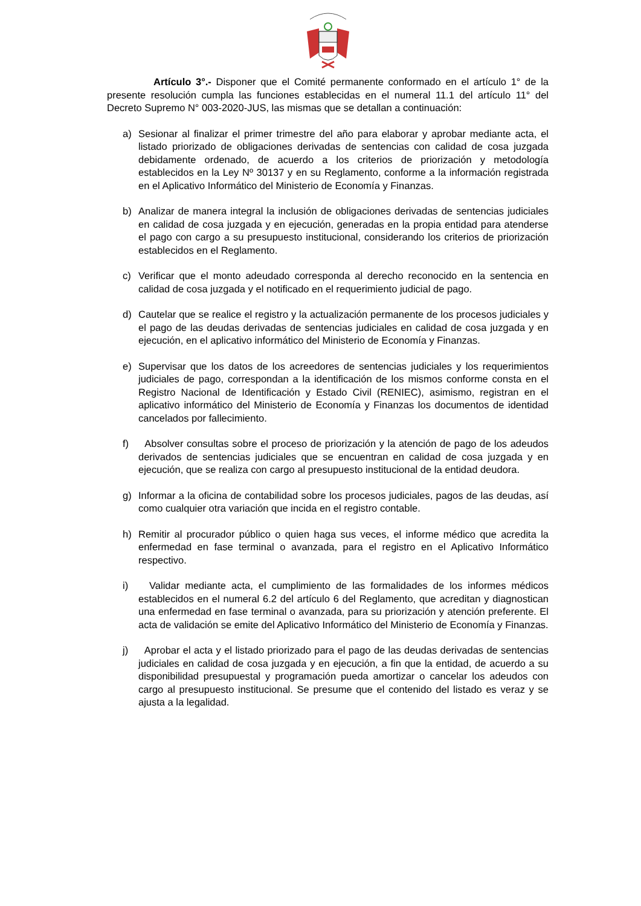Artículo 3°.- Disponer que el Comité permanente conformado en el artículo 1° de la presente resolución cumpla las funciones establecidas en el numeral 11.1 del artículo 11° del Decreto Supremo N° 003-2020-JUS, las mismas que se detallan a continuación:
a) Sesionar al finalizar el primer trimestre del año para elaborar y aprobar mediante acta, el listado priorizado de obligaciones derivadas de sentencias con calidad de cosa juzgada debidamente ordenado, de acuerdo a los criterios de priorización y metodología establecidos en la Ley Nº 30137 y en su Reglamento, conforme a la información registrada en el Aplicativo Informático del Ministerio de Economía y Finanzas.
b) Analizar de manera integral la inclusión de obligaciones derivadas de sentencias judiciales en calidad de cosa juzgada y en ejecución, generadas en la propia entidad para atenderse el pago con cargo a su presupuesto institucional, considerando los criterios de priorización establecidos en el Reglamento.
c) Verificar que el monto adeudado corresponda al derecho reconocido en la sentencia en calidad de cosa juzgada y el notificado en el requerimiento judicial de pago.
d) Cautelar que se realice el registro y la actualización permanente de los procesos judiciales y el pago de las deudas derivadas de sentencias judiciales en calidad de cosa juzgada y en ejecución, en el aplicativo informático del Ministerio de Economía y Finanzas.
e) Supervisar que los datos de los acreedores de sentencias judiciales y los requerimientos judiciales de pago, correspondan a la identificación de los mismos conforme consta en el Registro Nacional de Identificación y Estado Civil (RENIEC), asimismo, registran en el aplicativo informático del Ministerio de Economía y Finanzas los documentos de identidad cancelados por fallecimiento.
f) Absolver consultas sobre el proceso de priorización y la atención de pago de los adeudos derivados de sentencias judiciales que se encuentran en calidad de cosa juzgada y en ejecución, que se realiza con cargo al presupuesto institucional de la entidad deudora.
g) Informar a la oficina de contabilidad sobre los procesos judiciales, pagos de las deudas, así como cualquier otra variación que incida en el registro contable.
h) Remitir al procurador público o quien haga sus veces, el informe médico que acredita la enfermedad en fase terminal o avanzada, para el registro en el Aplicativo Informático respectivo.
i) Validar mediante acta, el cumplimiento de las formalidades de los informes médicos establecidos en el numeral 6.2 del artículo 6 del Reglamento, que acreditan y diagnostican una enfermedad en fase terminal o avanzada, para su priorización y atención preferente. El acta de validación se emite del Aplicativo Informático del Ministerio de Economía y Finanzas.
j) Aprobar el acta y el listado priorizado para el pago de las deudas derivadas de sentencias judiciales en calidad de cosa juzgada y en ejecución, a fin que la entidad, de acuerdo a su disponibilidad presupuestal y programación pueda amortizar o cancelar los adeudos con cargo al presupuesto institucional. Se presume que el contenido del listado es veraz y se ajusta a la legalidad.